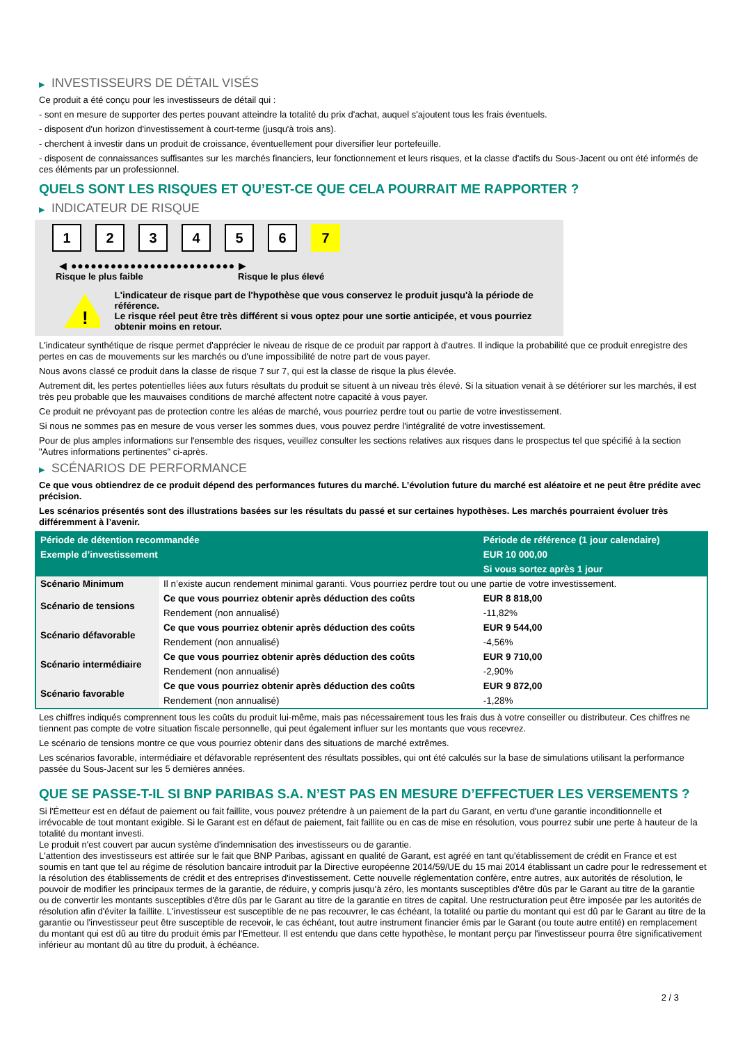▶ INVESTISSEURS DE DÉTAIL VISÉS
Ce produit a été conçu pour les investisseurs de détail qui :
- sont en mesure de supporter des pertes pouvant atteindre la totalité du prix d'achat, auquel s'ajoutent tous les frais éventuels.
- disposent d'un horizon d'investissement à court-terme (jusqu'à trois ans).
- cherchent à investir dans un produit de croissance, éventuellement pour diversifier leur portefeuille.
- disposent de connaissances suffisantes sur les marchés financiers, leur fonctionnement et leurs risques, et la classe d'actifs du Sous-Jacent ou ont été informés de ces éléments par un professionnel.
QUELS SONT LES RISQUES ET QU’EST-CE QUE CELA POURRAIT ME RAPPORTER ?
▶ INDICATEUR DE RISQUE
1 2 3 4 5 6 7
◀ ●●●●●●●●●●●●●●●●●●●●●●●●● ▶
Risque le plus faible Risque le plus élevé
!
L'indicateur de risque part de l'hypothèse que vous conservez le produit jusqu'à la période de référence.
Le risque réel peut être très différent si vous optez pour une sortie anticipée, et vous pourriez obtenir moins en retour.
L'indicateur synthétique de risque permet d'apprécier le niveau de risque de ce produit par rapport à d'autres. Il indique la probabilité que ce produit enregistre des pertes en cas de mouvements sur les marchés ou d'une impossibilité de notre part de vous payer.
Nous avons classé ce produit dans la classe de risque 7 sur 7, qui est la classe de risque la plus élevée.
Autrement dit, les pertes potentielles liées aux futurs résultats du produit se situent à un niveau très élevé. Si la situation venait à se détériorer sur les marchés, il est très peu probable que les mauvaises conditions de marché affectent notre capacité à vous payer.
Ce produit ne prévoyant pas de protection contre les aléas de marché, vous pourriez perdre tout ou partie de votre investissement.
Si nous ne sommes pas en mesure de vous verser les sommes dues, vous pouvez perdre l'intégralité de votre investissement.
Pour de plus amples informations sur l'ensemble des risques, veuillez consulter les sections relatives aux risques dans le prospectus tel que spécifié à la section "Autres informations pertinentes" ci-après.
▶ SCÉNARIOS DE PERFORMANCE
Ce que vous obtiendrez de ce produit dépend des performances futures du marché. L’évolution future du marché est aléatoire et ne peut être prédite avec précision.
Les scénarios présentés sont des illustrations basées sur les résultats du passé et sur certaines hypothèses. Les marchés pourraient évoluer très différemment à l’avenir.
| Période de détention recommandée | | Période de référence (1 jour calendaire) |
| --- | --- | --- |
| Exemple d’investissement | | EUR 10 000,00 |
| | | Si vous sortez après 1 jour |
| Scénario Minimum | Il n’existe aucun rendement minimal garanti. Vous pourriez perdre tout ou une partie de votre investissement. | |
| Scénario de tensions | Ce que vous pourriez obtenir après déduction des coûts | EUR 8 818,00 |
| | Rendement (non annualisé) | -11,82% |
| Scénario défavorable | Ce que vous pourriez obtenir après déduction des coûts | EUR 9 544,00 |
| | Rendement (non annualisé) | -4,56% |
| Scénario intermédiaire | Ce que vous pourriez obtenir après déduction des coûts | EUR 9 710,00 |
| | Rendement (non annualisé) | -2,90% |
| Scénario favorable | Ce que vous pourriez obtenir après déduction des coûts | EUR 9 872,00 |
| | Rendement (non annualisé) | -1,28% |
Les chiffres indiqués comprennent tous les coûts du produit lui-même, mais pas nécessairement tous les frais dus à votre conseiller ou distributeur. Ces chiffres ne tiennent pas compte de votre situation fiscale personnelle, qui peut également influer sur les montants que vous recevrez.
Le scénario de tensions montre ce que vous pourriez obtenir dans des situations de marché extrêmes.
Les scénarios favorable, intermédiaire et défavorable représentent des résultats possibles, qui ont été calculés sur la base de simulations utilisant la performance passée du Sous-Jacent sur les 5 dernières années.
QUE SE PASSE-T-IL SI BNP PARIBAS S.A. N’EST PAS EN MESURE D’EFFECTUER LES VERSEMENTS ?
Si l'Émetteur est en défaut de paiement ou fait faillite, vous pouvez prétendre à un paiement de la part du Garant, en vertu d'une garantie inconditionnelle et irrévocable de tout montant exigible. Si le Garant est en défaut de paiement, fait faillite ou en cas de mise en résolution, vous pourrez subir une perte à hauteur de la totalité du montant investi.
Le produit n'est couvert par aucun système d'indemnisation des investisseurs ou de garantie.
L'attention des investisseurs est attirée sur le fait que BNP Paribas, agissant en qualité de Garant, est agréé en tant qu'établissement de crédit en France et est soumis en tant que tel au régime de résolution bancaire introduit par la Directive européenne 2014/59/UE du 15 mai 2014 établissant un cadre pour le redressement et la résolution des établissements de crédit et des entreprises d'investissement. Cette nouvelle réglementation confère, entre autres, aux autorités de résolution, le pouvoir de modifier les principaux termes de la garantie, de réduire, y compris jusqu'à zéro, les montants susceptibles d'être dûs par le Garant au titre de la garantie ou de convertir les montants susceptibles d'être dûs par le Garant au titre de la garantie en titres de capital. Une restructuration peut être imposée par les autorités de résolution afin d'éviter la faillite. L'investisseur est susceptible de ne pas recouvrer, le cas échéant, la totalité ou partie du montant qui est dû par le Garant au titre de la garantie ou l'investisseur peut être susceptible de recevoir, le cas échéant, tout autre instrument financier émis par le Garant (ou toute autre entité) en remplacement du montant qui est dû au titre du produit émis par l'Emetteur. Il est entendu que dans cette hypothèse, le montant perçu par l'investisseur pourra être significativement inférieur au montant dû au titre du produit, à échéance.
2 / 3